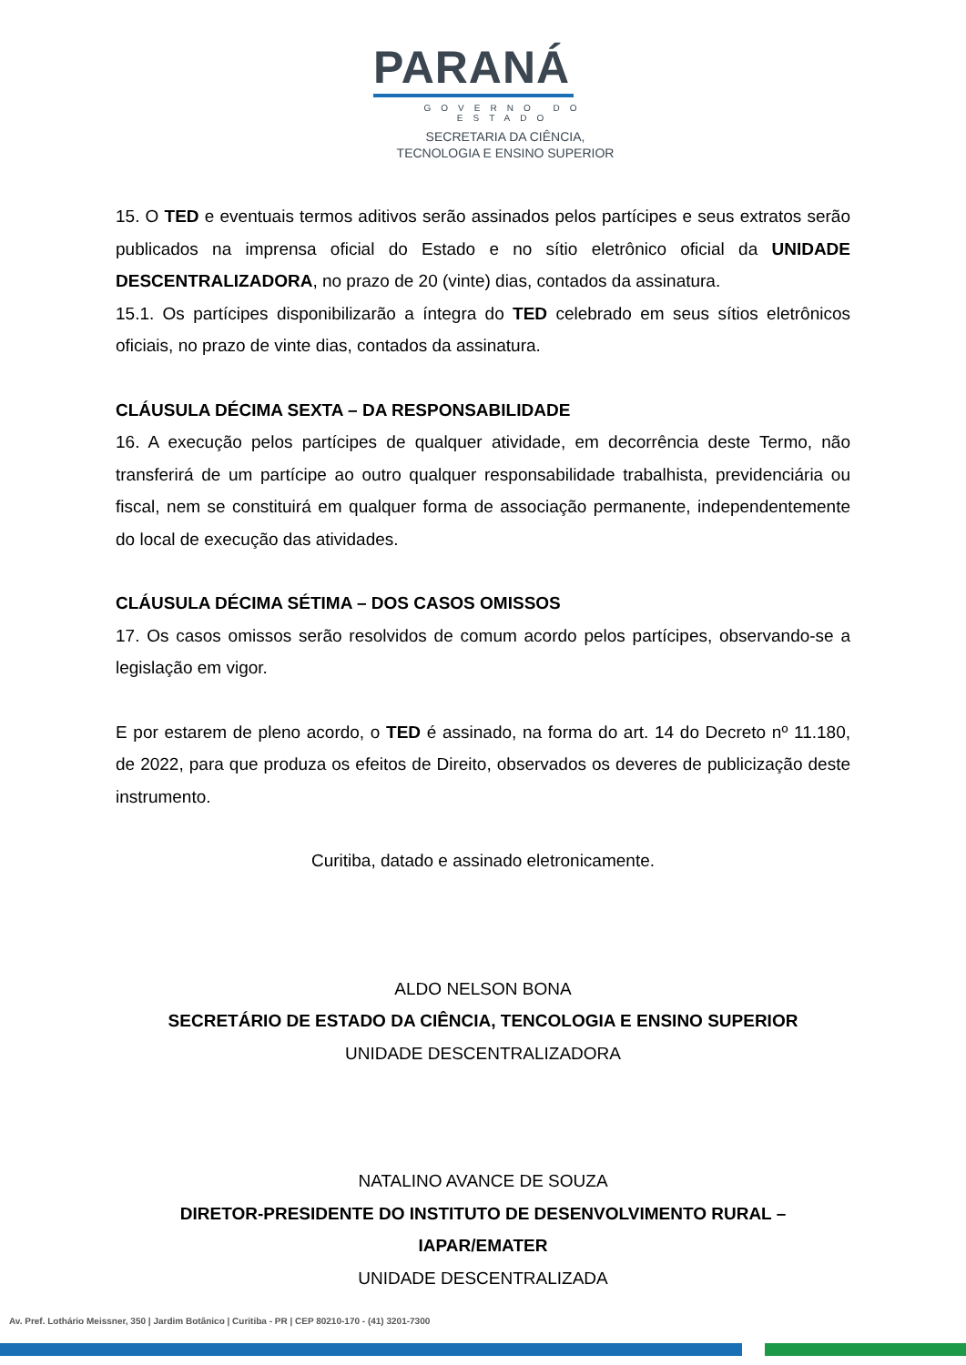PARANÁ
GOVERNO DO ESTADO
SECRETARIA DA CIÊNCIA,
TECNOLOGIA E ENSINO SUPERIOR
15. O TED e eventuais termos aditivos serão assinados pelos partícipes e seus extratos serão publicados na imprensa oficial do Estado e no sítio eletrônico oficial da UNIDADE DESCENTRALIZADORA, no prazo de 20 (vinte) dias, contados da assinatura.
15.1. Os partícipes disponibilizarão a íntegra do TED celebrado em seus sítios eletrônicos oficiais, no prazo de vinte dias, contados da assinatura.
CLÁUSULA DÉCIMA SEXTA – DA RESPONSABILIDADE
16. A execução pelos partícipes de qualquer atividade, em decorrência deste Termo, não transferirá de um partícipe ao outro qualquer responsabilidade trabalhista, previdenciária ou fiscal, nem se constituirá em qualquer forma de associação permanente, independentemente do local de execução das atividades.
CLÁUSULA DÉCIMA SÉTIMA – DOS CASOS OMISSOS
17. Os casos omissos serão resolvidos de comum acordo pelos partícipes, observando-se a legislação em vigor.
E por estarem de pleno acordo, o TED é assinado, na forma do art. 14 do Decreto nº 11.180, de 2022, para que produza os efeitos de Direito, observados os deveres de publicização deste instrumento.
Curitiba, datado e assinado eletronicamente.
ALDO NELSON BONA
SECRETÁRIO DE ESTADO DA CIÊNCIA, TENCOLOGIA E ENSINO SUPERIOR
UNIDADE DESCENTRALIZADORA
NATALINO AVANCE DE SOUZA
DIRETOR-PRESIDENTE DO INSTITUTO DE DESENVOLVIMENTO RURAL – IAPAR/EMATER
UNIDADE DESCENTRALIZADA
Av. Pref. Lothário Meissner, 350 | Jardim Botânico | Curitiba - PR | CEP 80210-170 - (41) 3201-7300